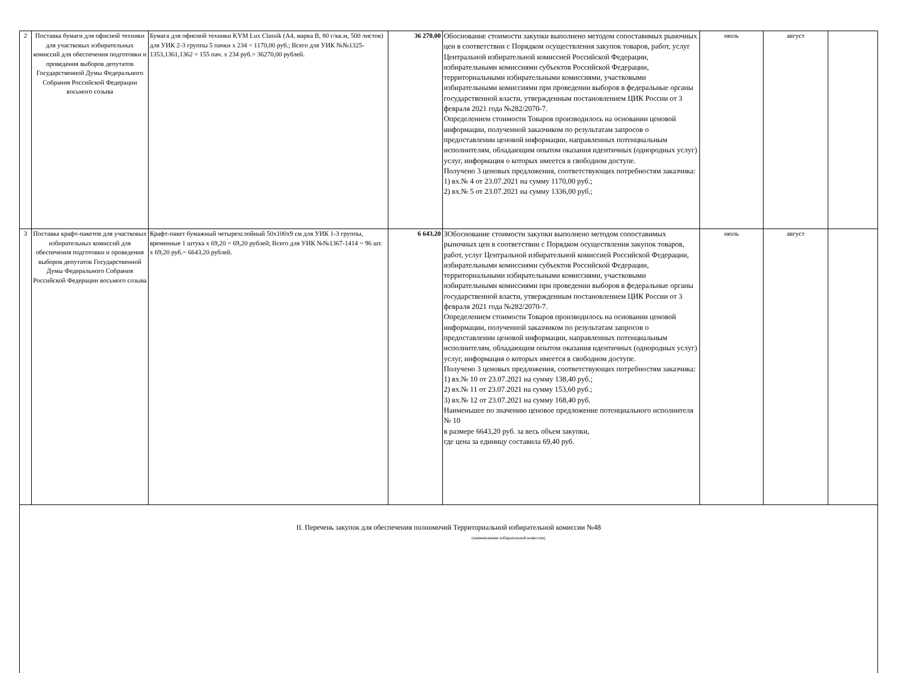| 2 | Поставка бумаги для офисной техники для участковых избирательных комиссий для обеспечения подготовки и проведения выборов депутатов Государственной Думы Федерального Собрания Российской Федерации восьмого созыва | Бумага для офисной техники KYM Lux Classik (А4, марка В, 80 г/кв.м, 500 листов) для УИК 2-3 группы 5 пачки х 234 = 1170,00 руб.; Всего для УИК №№1325-1353,1361,1362 = 155 пач. х 234 руб.= 36270,00 рублей. | 36 270,00 | Обоснование стоимости закупки выполнено методом сопоставимых рыночных цен в соответствии с Порядком осуществления закупок товаров, работ, услуг Центральной избирательной комиссией Российской Федерации, избирательными комиссиями субъектов Российской Федерации, территориальными избирательными комиссиями, участковыми избирательными комиссиями при проведении выборов в федеральные органы государственной власти, утвержденным постановлением ЦИК России от 3 февраля 2021 года №282/2070-7. Определением стоимости Товаров производилось на основании ценовой информации, полученной заказчиком по результатам запросов о предоставлении ценовой информации, направленных потенциальным исполнителям, обладающим опытом оказания идентичных (однородных услуг) услуг, информация о которых имеется в свободном доступе. Получено 3 ценовых предложения, соответствующих потребностям заказчика: 1) вх.№ 4 от 23.07.2021 на сумму 1170,00 руб.; 2) вх.№ 5 от 23.07.2021 на сумму 1336,00 руб.; | июль | август | |
| 3 | Поставка крафт-пакетов для участковых избирательных комиссий для обеспечения подготовки и проведения выборов депутатов Государственной Думы Федерального Собрания Российской Федерации восьмого созыва | Крафт-пакет бумажный четырехслойный 50х100х9 см для УИК 1-3 группы, временные 1 штука х 69,20 = 69,20 рублей; Всего для УИК №№1367-1414 = 96 шт. х 69,20 руб.= 6643,20 рублей. | 6 643,20 | ЗОбоснование стоимости закупки выполнено методом сопоставимых рыночных цен в соответствии с Порядком осуществления закупок товаров, работ, услуг Центральной избирательной комиссией Российской Федерации, избирательными комиссиями субъектов Российской Федерации, территориальными избирательными комиссиями, участковыми избирательными комиссиями при проведении выборов в федеральные органы государственной власти, утвержденным постановлением ЦИК России от 3 февраля 2021 года №282/2070-7. Определением стоимости Товаров производилось на основании ценовой информации, полученной заказчиком по результатам запросов о предоставлении ценовой информации, направленных потенциальным исполнителям, обладающим опытом оказания идентичных (однородных услуг) услуг, информация о которых имеется в свободном доступе. Получено 3 ценовых предложения, соответствующих потребностям заказчика: 1) вх.№ 10 от 23.07.2021 на сумму 138,40 руб.; 2) вх.№ 11 от 23.07.2021 на сумму 153,60 руб.; 3) вх.№ 12 от 23.07.2021 на сумму 168,40 руб. Наименьшее по значению ценовое предложение потенциального исполнителя № 10 в размере 6643,20 руб. за весь объем закупки, где цена за единицу составила 69,40 руб. | июль | август | |
| II. Перечень закупок для обеспечения полномочий Территориальной избирательной комиссии №48 (наименование избирательной комиссии) | | | | | | | |